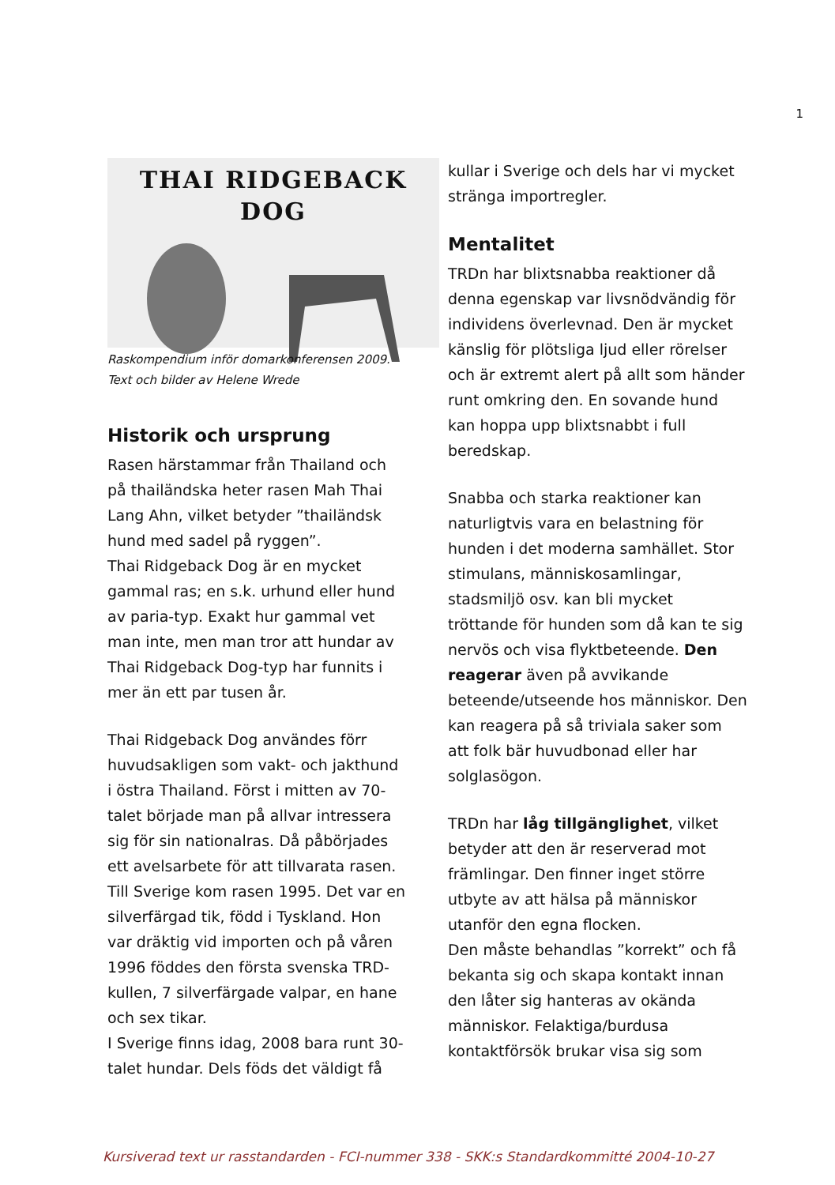1
THAI RIDGEBACK DOG
Raskompendium inför domarkonferensen 2009.
Text och bilder av Helene Wrede
Historik och ursprung
Rasen härstammar från Thailand och på thailändska heter rasen Mah Thai Lang Ahn, vilket betyder ”thailändsk hund med sadel på ryggen”.
Thai Ridgeback Dog är en mycket gammal ras; en s.k. urhund eller hund av paria-typ. Exakt hur gammal vet man inte, men man tror att hundar av Thai Ridgeback Dog-typ har funnits i mer än ett par tusen år.
Thai Ridgeback Dog användes förr huvudsakligen som vakt- och jakthund i östra Thailand. Först i mitten av 70-talet började man på allvar intressera sig för sin nationalras. Då påbörjades ett avelsarbete för att tillvarata rasen. Till Sverige kom rasen 1995. Det var en silverfärgad tik, född i Tyskland. Hon var dräktig vid importen och på våren 1996 föddes den första svenska TRD-kullen, 7 silverfärgade valpar, en hane och sex tikar.
I Sverige finns idag, 2008 bara runt 30-talet hundar. Dels föds det väldigt få
kullar i Sverige och dels har vi mycket stränga importregler.
Mentalitet
TRDn har blixtsnabba reaktioner då denna egenskap var livsnödvändig för individens överlevnad. Den är mycket känslig för plötsliga ljud eller rörelser och är extremt alert på allt som händer runt omkring den. En sovande hund kan hoppa upp blixtsnabbt i full beredskap.
Snabba och starka reaktioner kan naturligtvis vara en belastning för hunden i det moderna samhället. Stor stimulans, människosamlingar, stadsmiljö osv. kan bli mycket tröttande för hunden som då kan te sig nervös och visa flyktbeteende. Den reagerar även på avvikande beteende/utseende hos människor. Den kan reagera på så triviala saker som att folk bär huvudbonad eller har solglasögon.
TRDn har låg tillgänglighet, vilket betyder att den är reserverad mot främlingar. Den finner inget större utbyte av att hälsa på människor utanför den egna flocken.
Den måste behandlas ”korrekt” och få bekanta sig och skapa kontakt innan den låter sig hanteras av okända människor. Felaktiga/burdusa kontaktförsök brukar visa sig som
Kursiverad text ur rasstandarden - FCI-nummer 338 - SKK:s Standardkommitté 2004-10-27